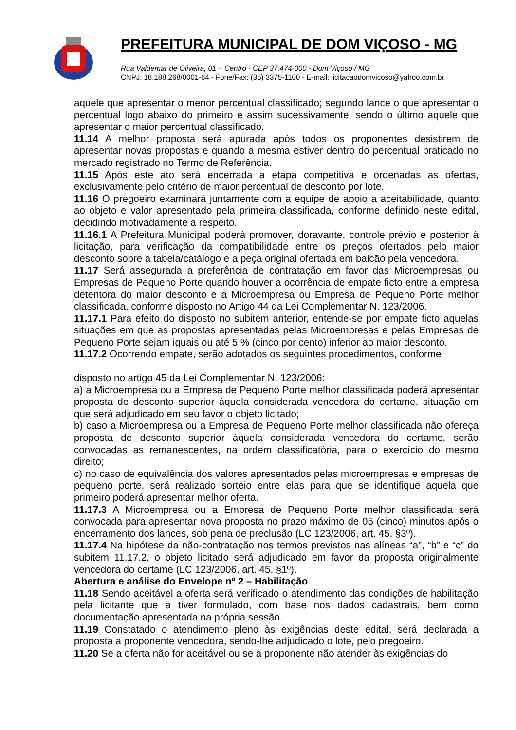PREFEITURA MUNICIPAL DE DOM VIÇOSO - MG
Rua Valdemar de Oliveira, 01 – Centro - CEP 37.474-000 - Dom Viçoso / MG
CNPJ: 18.188.268/0001-64 - Fone/Fax: (35) 3375-1100 - E-mail: licitacaodomvicoso@yahoo.com.br
aquele que apresentar o menor percentual classificado; segundo lance o que apresentar o percentual logo abaixo do primeiro e assim sucessivamente, sendo o último aquele que apresentar o maior percentual classificado.
11.14 A melhor proposta será apurada após todos os proponentes desistirem de apresentar novas propostas e quando a mesma estiver dentro do percentual praticado no mercado registrado no Termo de Referência.
11.15 Após este ato será encerrada a etapa competitiva e ordenadas as ofertas, exclusivamente pelo critério de maior percentual de desconto por lote.
11.16 O pregoeiro examinará juntamente com a equipe de apoio a aceitabilidade, quanto ao objeto e valor apresentado pela primeira classificada, conforme definido neste edital, decidindo motivadamente a respeito.
11.16.1 A Prefeitura Municipal poderá promover, doravante, controle prévio e posterior à licitação, para verificação da compatibilidade entre os preços ofertados pelo maior desconto sobre a tabela/catálogo e a peça original ofertada em balcão pela vencedora.
11.17 Será assegurada a preferência de contratação em favor das Microempresas ou Empresas de Pequeno Porte quando houver a ocorrência de empate ficto entre a empresa detentora do maior desconto e a Microempresa ou Empresa de Pequeno Porte melhor classificada, conforme disposto no Artigo 44 da Lei Complementar N. 123/2006.
11.17.1 Para efeito do disposto no subitem anterior, entende-se por empate ficto aquelas situações em que as propostas apresentadas pelas Microempresas e pelas Empresas de Pequeno Porte sejam iguais ou até 5 % (cinco por cento) inferior ao maior desconto.
11.17.2 Ocorrendo empate, serão adotados os seguintes procedimentos, conforme
disposto no artigo 45 da Lei Complementar N. 123/2006:
a) a Microempresa ou a Empresa de Pequeno Porte melhor classificada poderá apresentar proposta de desconto superior àquela considerada vencedora do certame, situação em que será adjudicado em seu favor o objeto licitado;
b) caso a Microempresa ou a Empresa de Pequeno Porte melhor classificada não ofereça proposta de desconto superior àquela considerada vencedora do certame, serão convocadas as remanescentes, na ordem classificatória, para o exercício do mesmo direito;
c) no caso de equivalência dos valores apresentados pelas microempresas e empresas de pequeno porte, será realizado sorteio entre elas para que se identifique aquela que primeiro poderá apresentar melhor oferta.
11.17.3 A Microempresa ou a Empresa de Pequeno Porte melhor classificada será convocada para apresentar nova proposta no prazo máximo de 05 (cinco) minutos após o encerramento dos lances, sob pena de preclusão (LC 123/2006, art. 45, §3º).
11.17.4 Na hipótese da não-contratação nos termos previstos nas alíneas “a”, “b” e “c” do subitem 11.17.2, o objeto licitado será adjudicado em favor da proposta originalmente vencedora do certame (LC 123/2006, art. 45, §1º).
Abertura e análise do Envelope nº 2 – Habilitação
11.18 Sendo aceitável a oferta será verificado o atendimento das condições de habilitação pela licitante que a tiver formulado, com base nos dados cadastrais, bem como documentação apresentada na própria sessão.
11.19 Constatado o atendimento pleno às exigências deste edital, será declarada a proposta a proponente vencedora, sendo-lhe adjudicado o lote, pelo pregoeiro.
11.20 Se a oferta não for aceitável ou se a proponente não atender às exigências do